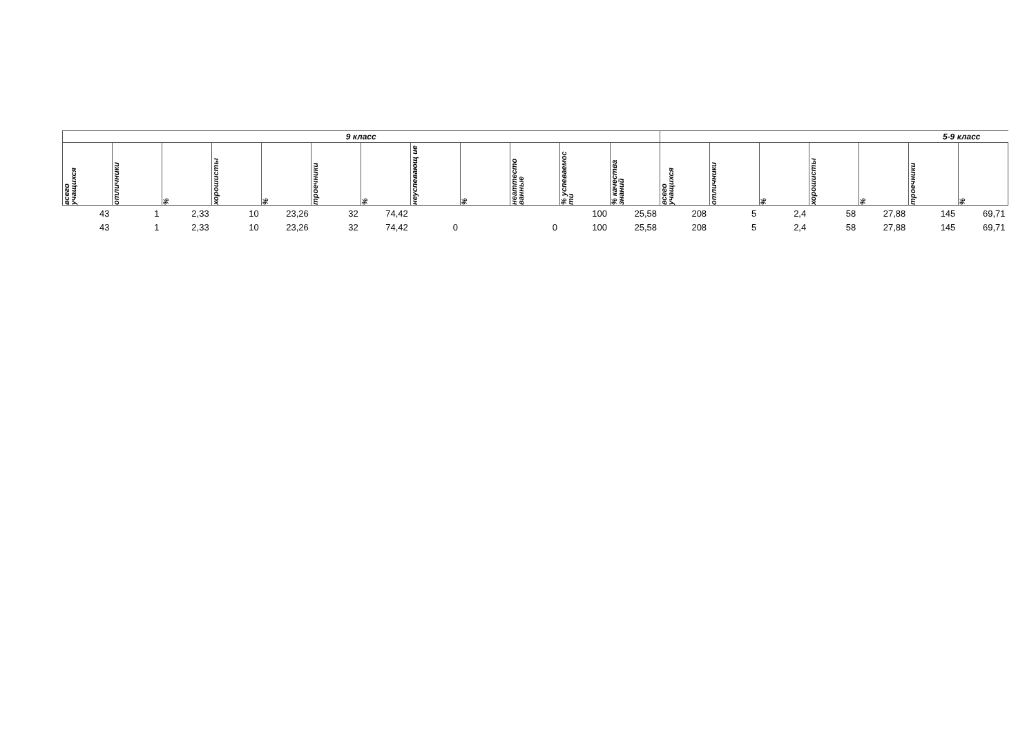| 9 класс | | | | | | | | | | | | 5-9 класс | | | | | | |
| --- | --- | --- | --- | --- | --- | --- | --- | --- | --- | --- | --- | --- | --- | --- | --- | --- | --- | --- |
| всего учащихся | отличники | % | хорошисты | % | троечники | % | неуспевающ ие | % | неаттесто ванные | % успеваемос ти | % качества знаний | всего учащихся | отличники | % | хорошисты | % | троечники | % |
| 43 | 1 | 2,33 | 10 | 23,26 | 32 | 74,42 | | | | 100 | 25,58 | 208 | 5 | 2,4 | 58 | 27,88 | 145 | 69,71 |
| 43 | 1 | 2,33 | 10 | 23,26 | 32 | 74,42 | 0 | | 0 | 100 | 25,58 | 208 | 5 | 2,4 | 58 | 27,88 | 145 | 69,71 |